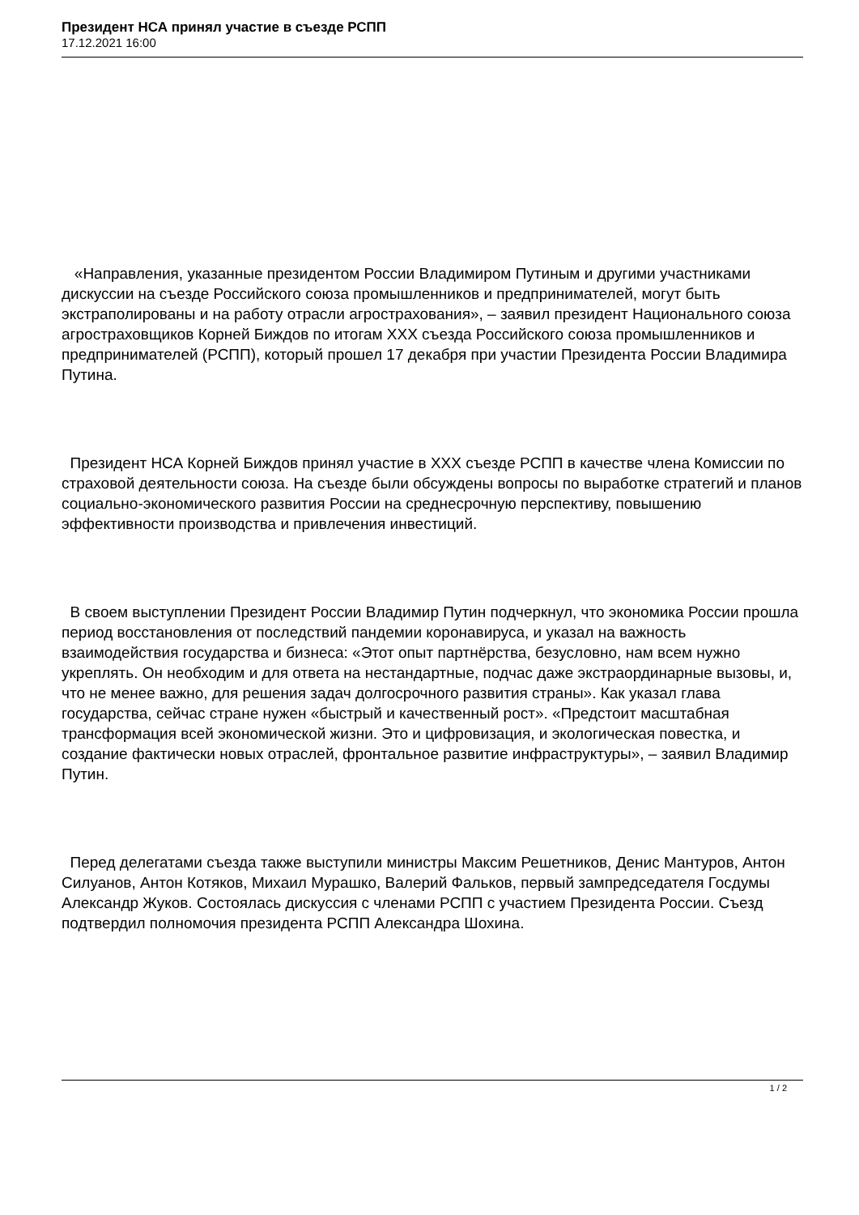Президент НСА принял участие в съезде РСПП
17.12.2021 16:00
«Направления, указанные президентом России Владимиром Путиным и другими участниками дискуссии на съезде Российского союза промышленников и предпринимателей, могут быть экстраполированы и на работу отрасли агрострахования», – заявил президент Национального союза агростраховщиков Корней Биждов по итогам XXX съезда Российского союза промышленников и предпринимателей (РСПП), который прошел 17 декабря при участии Президента России Владимира Путина.
Президент НСА Корней Биждов принял участие в XXX съезде РСПП в качестве члена Комиссии по страховой деятельности союза. На съезде были обсуждены вопросы по выработке стратегий и планов социально-экономического развития России на среднесрочную перспективу, повышению эффективности производства и привлечения инвестиций.
В своем выступлении Президент России Владимир Путин подчеркнул, что экономика России прошла период восстановления от последствий пандемии коронавируса, и указал на важность взаимодействия государства и бизнеса: «Этот опыт партнёрства, безусловно, нам всем нужно укреплять. Он необходим и для ответа на нестандартные, подчас даже экстраординарные вызовы, и, что не менее важно, для решения задач долгосрочного развития страны». Как указал глава государства, сейчас стране нужен «быстрый и качественный рост». «Предстоит масштабная трансформация всей экономической жизни. Это и цифровизация, и экологическая повестка, и создание фактически новых отраслей, фронтальное развитие инфраструктуры», – заявил Владимир Путин.
Перед делегатами съезда также выступили министры Максим Решетников, Денис Мантуров, Антон Силуанов, Антон Котяков, Михаил Мурашко, Валерий Фальков, первый зампредседателя Госдумы Александр Жуков. Состоялась дискуссия с членами РСПП с участием Президента России. Съезд подтвердил полномочия президента РСПП Александра Шохина.
1 / 2